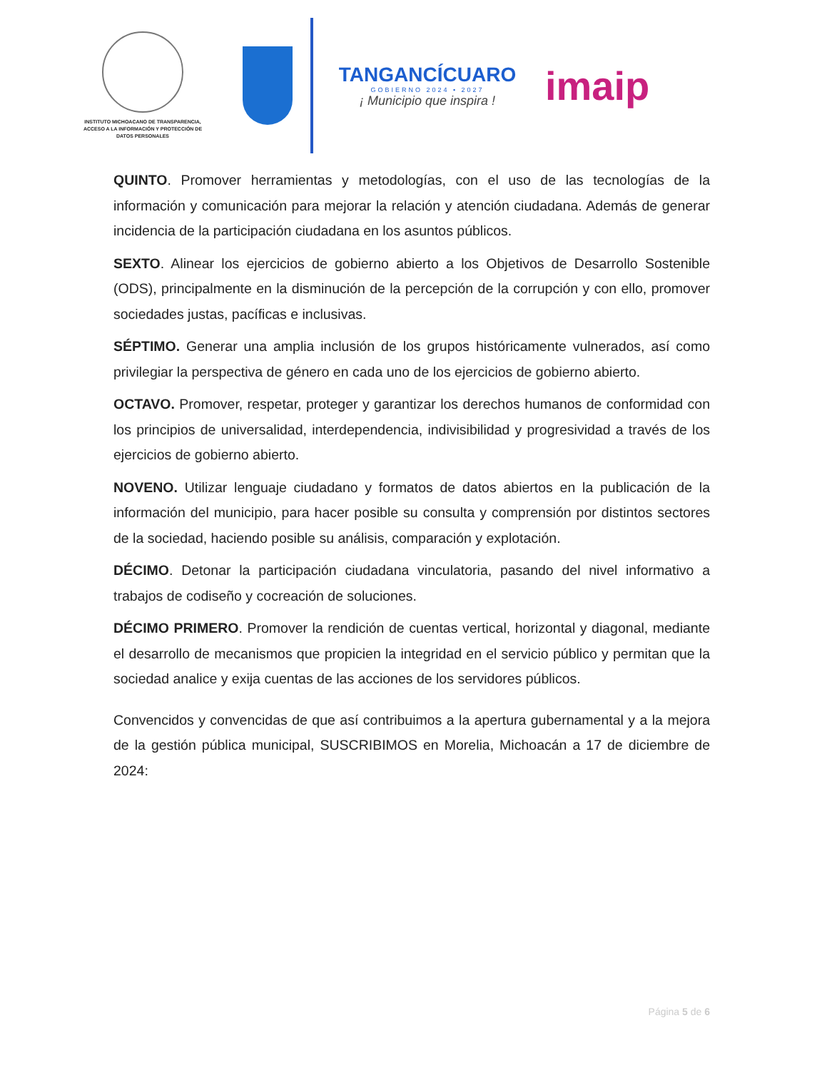INSTITUTO MICHOACANO DE TRANSPARENCIA,
ACCESO A LA INFORMACIÓN Y PROTECCIÓN DE
DATOS PERSONALES
TANGANCÍCUARO
GOBIERNO 2024 • 2027
¡ Municipio que inspira !
imaip
QUINTO. Promover herramientas y metodologías, con el uso de las tecnologías de la información y comunicación para mejorar la relación y atención ciudadana. Además de generar incidencia de la participación ciudadana en los asuntos públicos.
SEXTO. Alinear los ejercicios de gobierno abierto a los Objetivos de Desarrollo Sostenible (ODS), principalmente en la disminución de la percepción de la corrupción y con ello, promover sociedades justas, pacíficas e inclusivas.
SÉPTIMO. Generar una amplia inclusión de los grupos históricamente vulnerados, así como privilegiar la perspectiva de género en cada uno de los ejercicios de gobierno abierto.
OCTAVO. Promover, respetar, proteger y garantizar los derechos humanos de conformidad con los principios de universalidad, interdependencia, indivisibilidad y progresividad a través de los ejercicios de gobierno abierto.
NOVENO. Utilizar lenguaje ciudadano y formatos de datos abiertos en la publicación de la información del municipio, para hacer posible su consulta y comprensión por distintos sectores de la sociedad, haciendo posible su análisis, comparación y explotación.
DÉCIMO. Detonar la participación ciudadana vinculatoria, pasando del nivel informativo a trabajos de codiseño y cocreación de soluciones.
DÉCIMO PRIMERO. Promover la rendición de cuentas vertical, horizontal y diagonal, mediante el desarrollo de mecanismos que propicien la integridad en el servicio público y permitan que la sociedad analice y exija cuentas de las acciones de los servidores públicos.
Convencidos y convencidas de que así contribuimos a la apertura gubernamental y a la mejora de la gestión pública municipal, SUSCRIBIMOS en Morelia, Michoacán a 17 de diciembre de 2024:
Página 5 de 6